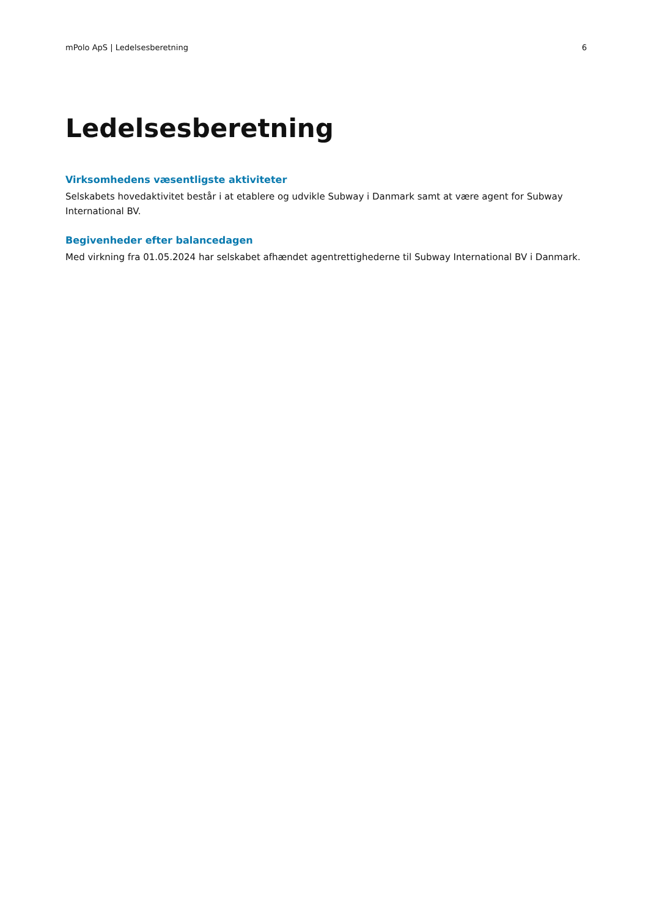mPolo ApS | Ledelsesberetning 6
Ledelsesberetning
Virksomhedens væsentligste aktiviteter
Selskabets hovedaktivitet består i at etablere og udvikle Subway i Danmark samt at være agent for Subway International BV.
Begivenheder efter balancedagen
Med virkning fra 01.05.2024 har selskabet afhændet agentrettighederne til Subway International BV i Danmark.